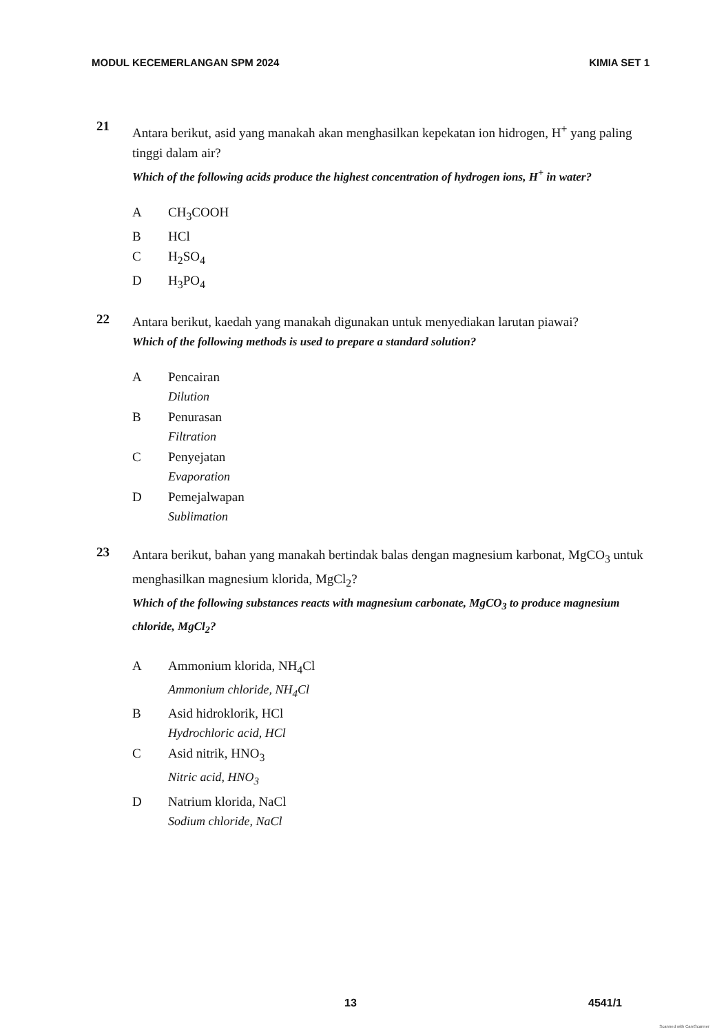MODUL KECEMERLANGAN SPM 2024 KIMIA SET 1
21
Antara berikut, asid yang manakah akan menghasilkan kepekatan ion hidrogen, H<sup>+</sup> yang paling tinggi dalam air?
Which of the following acids produce the highest concentration of hydrogen ions, H<sup>+</sup> in water?
A CH<sub>3</sub>COOH
B HCl
C H<sub>2</sub>SO<sub>4</sub>
D H<sub>3</sub>PO<sub>4</sub>
22
Antara berikut, kaedah yang manakah digunakan untuk menyediakan larutan piawai?
Which of the following methods is used to prepare a standard solution?
A Pencairan
Dilution
B Penurasan
Filtration
C Penyejatan
Evaporation
D Pemejalwapan
Sublimation
23
Antara berikut, bahan yang manakah bertindak balas dengan magnesium karbonat, MgCO<sub>3</sub> untuk menghasilkan magnesium klorida, MgCl<sub>2</sub>?
Which of the following substances reacts with magnesium carbonate, MgCO<sub>3</sub> to produce magnesium chloride, MgCl<sub>2</sub>?
A Ammonium klorida, NH<sub>4</sub>Cl
Ammonium chloride, NH<sub>4</sub>Cl
B Asid hidroklorik, HCl
Hydrochloric acid, HCl
C Asid nitrik, HNO<sub>3</sub>
Nitric acid, HNO<sub>3</sub>
D Natrium klorida, NaCl
Sodium chloride, NaCl
13 4541/1
Scanned with CamScanner